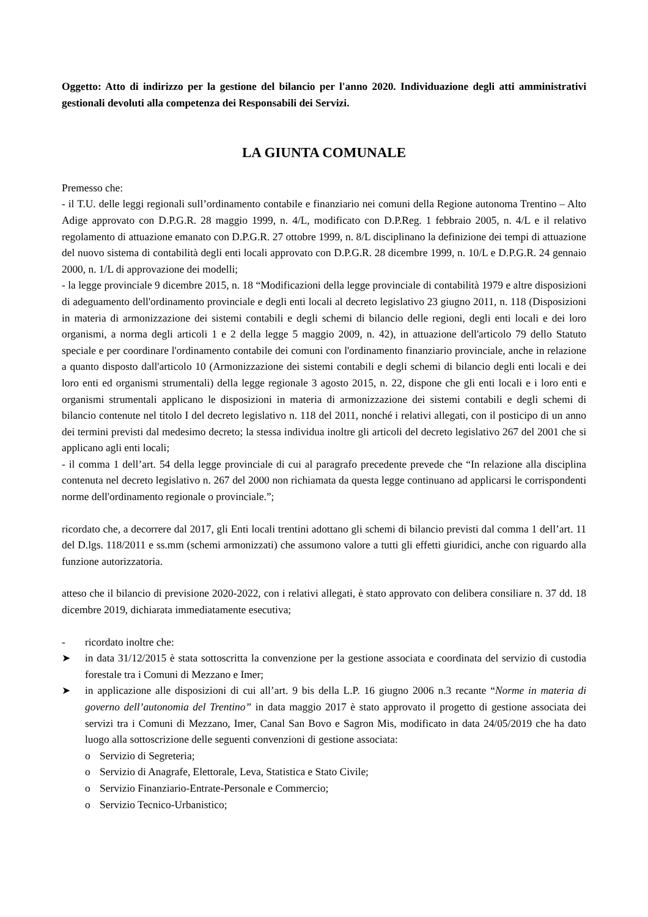Oggetto: Atto di indirizzo per la gestione del bilancio per l'anno 2020. Individuazione degli atti amministrativi gestionali devoluti alla competenza dei Responsabili dei Servizi.
LA GIUNTA COMUNALE
Premesso che:
- il T.U. delle leggi regionali sull’ordinamento contabile e finanziario nei comuni della Regione autonoma Trentino – Alto Adige approvato con D.P.G.R. 28 maggio 1999, n. 4/L, modificato con D.P.Reg. 1 febbraio 2005, n. 4/L e il relativo regolamento di attuazione emanato con D.P.G.R. 27 ottobre 1999, n. 8/L disciplinano la definizione dei tempi di attuazione del nuovo sistema di contabilità degli enti locali approvato con D.P.G.R. 28 dicembre 1999, n. 10/L e D.P.G.R. 24 gennaio 2000, n. 1/L di approvazione dei modelli;
- la legge provinciale 9 dicembre 2015, n. 18 “Modificazioni della legge provinciale di contabilità 1979 e altre disposizioni di adeguamento dell'ordinamento provinciale e degli enti locali al decreto legislativo 23 giugno 2011, n. 118 (Disposizioni in materia di armonizzazione dei sistemi contabili e degli schemi di bilancio delle regioni, degli enti locali e dei loro organismi, a norma degli articoli 1 e 2 della legge 5 maggio 2009, n. 42), in attuazione dell'articolo 79 dello Statuto speciale e per coordinare l'ordinamento contabile dei comuni con l'ordinamento finanziario provinciale, anche in relazione a quanto disposto dall'articolo 10 (Armonizzazione dei sistemi contabili e degli schemi di bilancio degli enti locali e dei loro enti ed organismi strumentali) della legge regionale 3 agosto 2015, n. 22, dispone che gli enti locali e i loro enti e organismi strumentali applicano le disposizioni in materia di armonizzazione dei sistemi contabili e degli schemi di bilancio contenute nel titolo I del decreto legislativo n. 118 del 2011, nonché i relativi allegati, con il posticipo di un anno dei termini previsti dal medesimo decreto; la stessa individua inoltre gli articoli del decreto legislativo 267 del 2001 che si applicano agli enti locali;
- il comma 1 dell’art. 54 della legge provinciale di cui al paragrafo precedente prevede che “In relazione alla disciplina contenuta nel decreto legislativo n. 267 del 2000 non richiamata da questa legge continuano ad applicarsi le corrispondenti norme dell'ordinamento regionale o provinciale.”;
ricordato che, a decorrere dal 2017, gli Enti locali trentini adottano gli schemi di bilancio previsti dal comma 1 dell’art. 11 del D.lgs. 118/2011 e ss.mm (schemi armonizzati) che assumono valore a tutti gli effetti giuridici, anche con riguardo alla funzione autorizzatoria.
atteso che il bilancio di previsione 2020-2022, con i relativi allegati, è stato approvato con delibera consiliare n. 37 dd. 18 dicembre 2019, dichiarata immediatamente esecutiva;
- ricordato inoltre che:
➤ in data 31/12/2015 è stata sottoscritta la convenzione per la gestione associata e coordinata del servizio di custodia forestale tra i Comuni di Mezzano e Imer;
➤ in applicazione alle disposizioni di cui all’art. 9 bis della L.P. 16 giugno 2006 n.3 recante “Norme in materia di governo dell’autonomia del Trentino” in data maggio 2017 è stato approvato il progetto di gestione associata dei servizi tra i Comuni di Mezzano, Imer, Canal San Bovo e Sagron Mis, modificato in data 24/05/2019 che ha dato luogo alla sottoscrizione delle seguenti convenzioni di gestione associata:
o Servizio di Segreteria;
o Servizio di Anagrafe, Elettorale, Leva, Statistica e Stato Civile;
o Servizio Finanziario-Entrate-Personale e Commercio;
o Servizio Tecnico-Urbanistico;